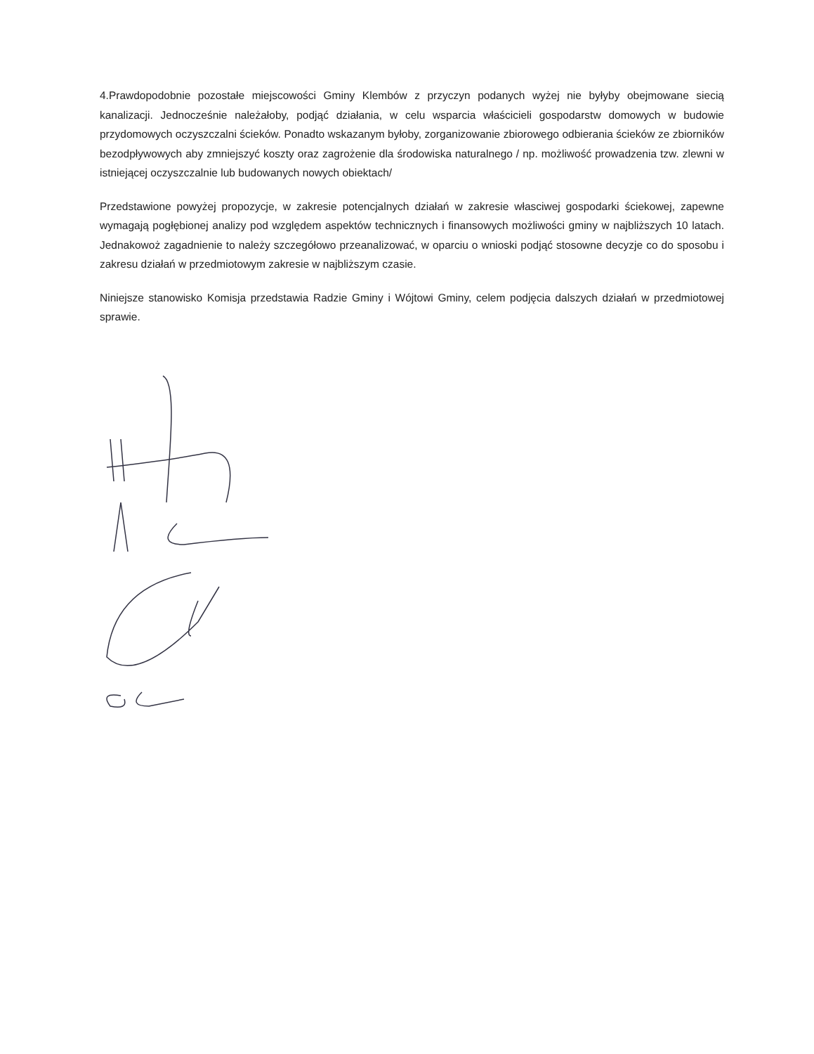4.Prawdopodobnie pozostałe miejscowości Gminy Klembów z przyczyn podanych wyżej nie byłyby obejmowane siecią kanalizacji. Jednocześnie należałoby, podjąć działania, w celu wsparcia właścicieli gospodarstw domowych w budowie przydomowych oczyszczalni ścieków. Ponadto wskazanym byłoby, zorganizowanie zbiorowego odbierania ścieków ze zbiorników bezodpływowych aby zmniejszyć koszty oraz zagrożenie dla środowiska naturalnego / np. możliwość prowadzenia tzw. zlewni w istniejącej oczyszczalnie lub budowanych nowych obiektach/
Przedstawione powyżej propozycje, w zakresie potencjalnych działań w zakresie własciwej gospodarki ściekowej, zapewne wymagają pogłębionej analizy pod względem aspektów technicznych i finansowych możliwości gminy w najbliższych 10 latach. Jednakowoż zagadnienie to należy szczegółowo przeanalizować, w oparciu o wnioski podjąć stosowne decyzje co do sposobu i zakresu działań w przedmiotowym zakresie w najbliższym czasie.
Niniejsze stanowisko Komisja przedstawia Radzie Gminy i Wójtowi Gminy, celem podjęcia dalszych działań w przedmiotowej sprawie.